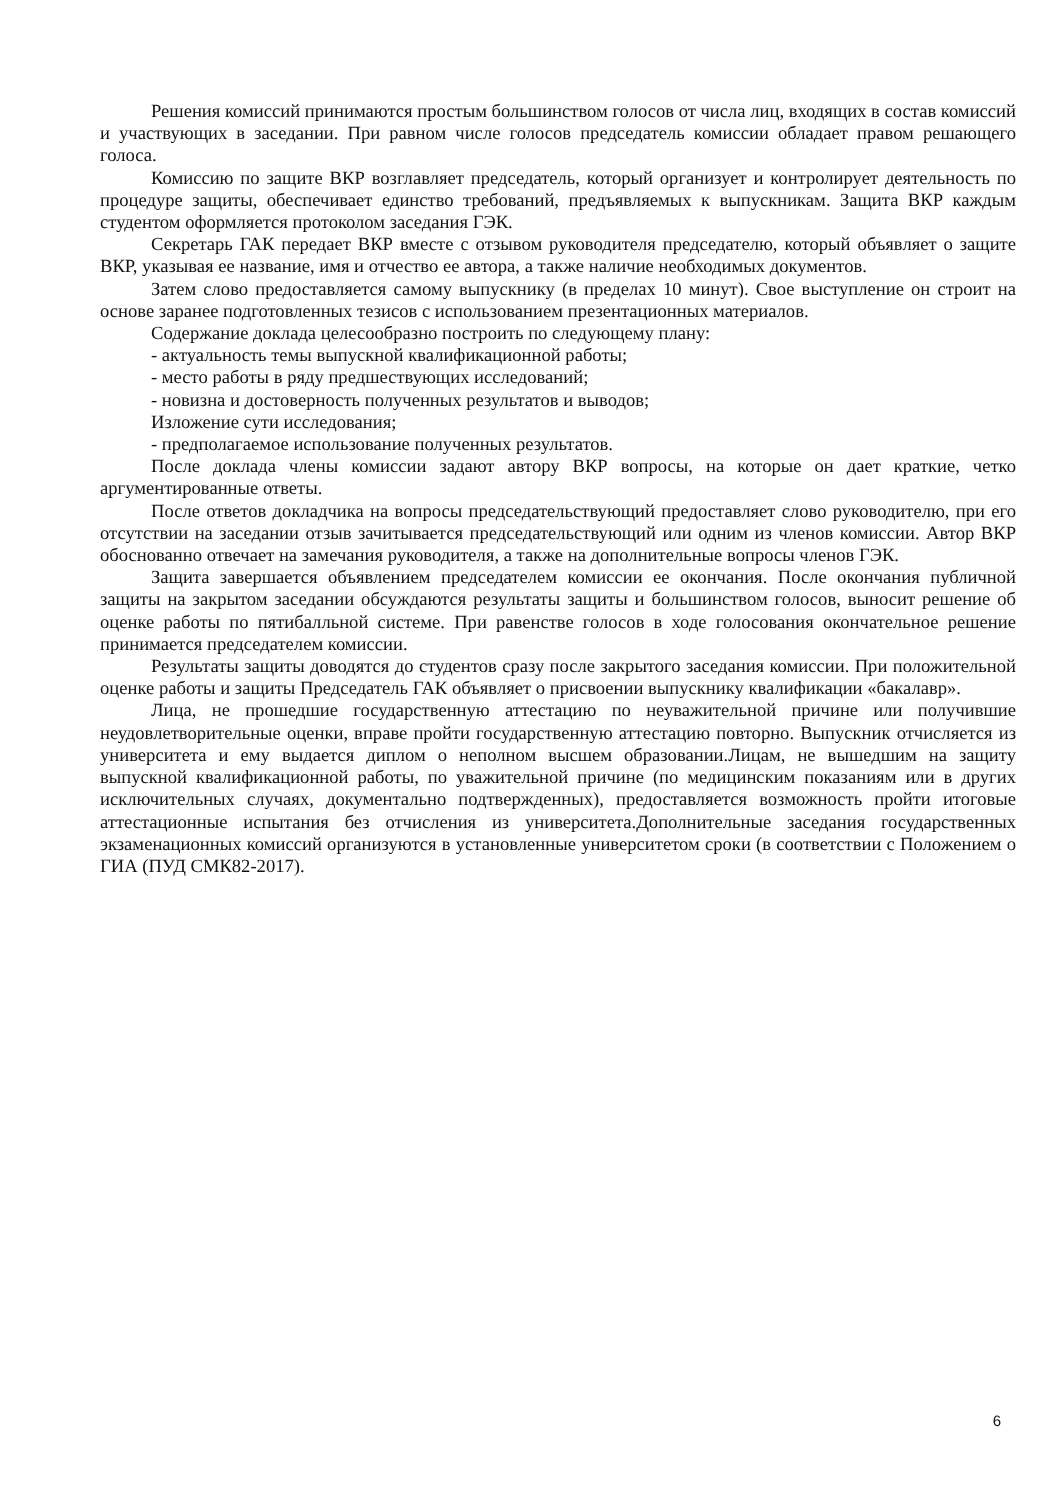Решения комиссий принимаются простым большинством голосов от числа лиц, входящих в состав комиссий и участвующих в заседании. При равном числе голосов председатель комиссии обладает правом решающего голоса.
Комиссию по защите ВКР возглавляет председатель, который организует и контролирует деятельность по процедуре защиты, обеспечивает единство требований, предъявляемых к выпускникам. Защита ВКР каждым студентом оформляется протоколом заседания ГЭК.
Секретарь ГАК передает ВКР вместе с отзывом руководителя председателю, который объявляет о защите ВКР, указывая ее название, имя и отчество ее автора, а также наличие необходимых документов.
Затем слово предоставляется самому выпускнику (в пределах 10 минут). Свое выступление он строит на основе заранее подготовленных тезисов с использованием презентационных материалов.
Содержание доклада целесообразно построить по следующему плану:
- актуальность темы выпускной квалификационной работы;
- место работы в ряду предшествующих исследований;
- новизна и достоверность полученных результатов и выводов;
Изложение сути исследования;
- предполагаемое использование полученных результатов.
После доклада члены комиссии задают автору ВКР вопросы, на которые он дает краткие, четко аргументированные ответы.
После ответов докладчика на вопросы председательствующий предоставляет слово руководителю, при его отсутствии на заседании отзыв зачитывается председательствующий или одним из членов комиссии. Автор ВКР обоснованно отвечает на замечания руководителя, а также на дополнительные вопросы членов ГЭК.
Защита завершается объявлением председателем комиссии ее окончания. После окончания публичной защиты на закрытом заседании обсуждаются результаты защиты и большинством голосов, выносит решение об оценке работы по пятибалльной системе. При равенстве голосов в ходе голосования окончательное решение принимается председателем комиссии.
Результаты защиты доводятся до студентов сразу после закрытого заседания комиссии. При положительной оценке работы и защиты Председатель ГАК объявляет о присвоении выпускнику квалификации «бакалавр».
Лица, не прошедшие государственную аттестацию по неуважительной причине или получившие неудовлетворительные оценки, вправе пройти государственную аттестацию повторно. Выпускник отчисляется из университета и ему выдается диплом о неполном высшем образовании.Лицам, не вышедшим на защиту выпускной квалификационной работы, по уважительной причине (по медицинским показаниям или в других исключительных случаях, документально подтвержденных), предоставляется возможность пройти итоговые аттестационные испытания без отчисления из университета.Дополнительные заседания государственных экзаменационных комиссий организуются в установленные университетом сроки (в соответствии с Положением о ГИА (ПУД СМК82-2017).
6